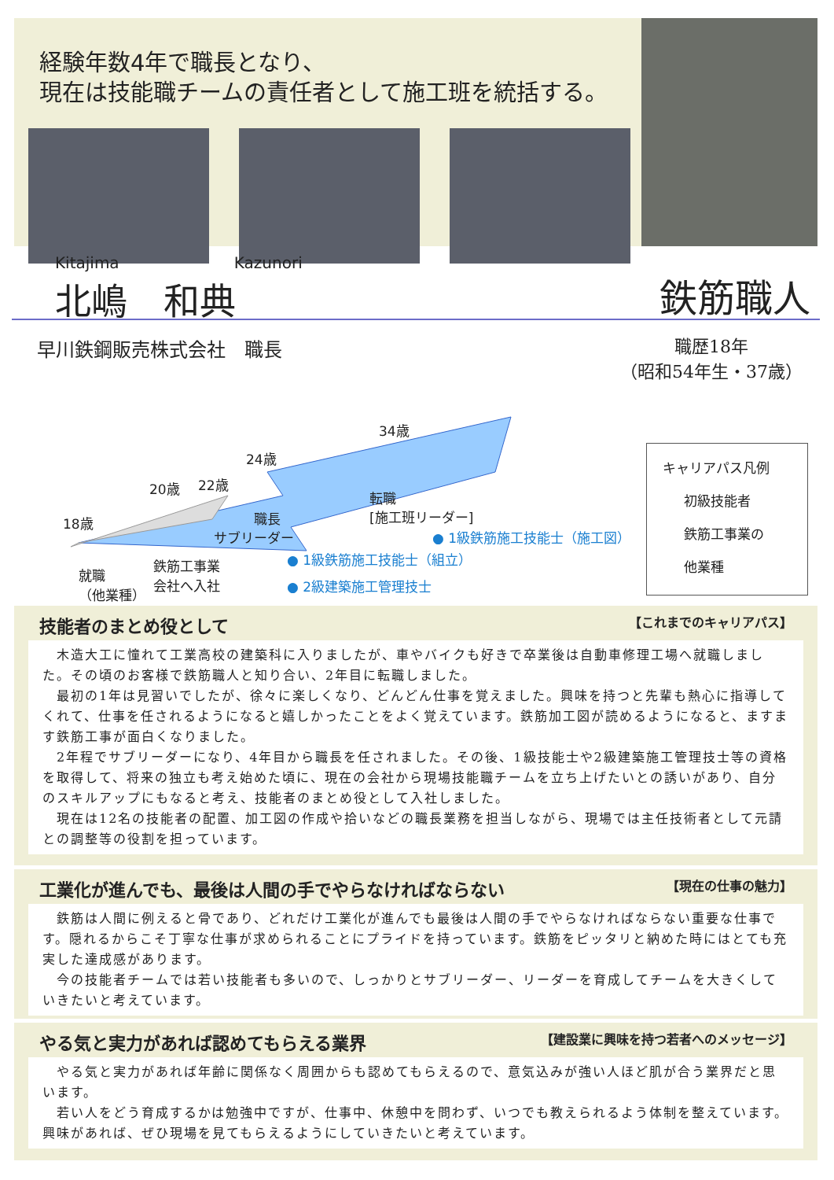経験年数4年で職長となり、
現在は技能職チームの責任者として施工班を統括する。
Kitajima Kazunori
北嶋　和典
鉄筋職人
早川鉄鋼販売株式会社　職長
職歴18年
（昭和54年生・37歳）
34歳
転職
[施工班リーダー]
24歳
20歳 22歳
18歳 職長
サブリーダー
就職
（他業種）
鉄筋工事業
会社へ入社
● 1級鉄筋施工技能士（施工図）
● 1級鉄筋施工技能士（組立）
● 2級建築施工管理技士
キャリアパス凡例
初級技能者
鉄筋工事業の
他業種
技能者のまとめ役として 【これまでのキャリアパス】
　木造大工に憧れて工業高校の建築科に入りましたが、車やバイクも好きで卒業後は自動車修理工場へ就職しました。その頃のお客様で鉄筋職人と知り合い、2年目に転職しました。
　最初の1年は見習いでしたが、徐々に楽しくなり、どんどん仕事を覚えました。興味を持つと先輩も熱心に指導してくれて、仕事を任されるようになると嬉しかったことをよく覚えています。鉄筋加工図が読めるようになると、ますます鉄筋工事が面白くなりました。
　2年程でサブリーダーになり、4年目から職長を任されました。その後、1級技能士や2級建築施工管理技士等の資格を取得して、将来の独立も考え始めた頃に、現在の会社から現場技能職チームを立ち上げたいとの誘いがあり、自分のスキルアップにもなると考え、技能者のまとめ役として入社しました。
　現在は12名の技能者の配置、加工図の作成や拾いなどの職長業務を担当しながら、現場では主任技術者として元請との調整等の役割を担っています。
工業化が進んでも、最後は人間の手でやらなければならない 【現在の仕事の魅力】
　鉄筋は人間に例えると骨であり、どれだけ工業化が進んでも最後は人間の手でやらなければならない重要な仕事です。隠れるからこそ丁寧な仕事が求められることにプライドを持っています。鉄筋をピッタリと納めた時にはとても充実した達成感があります。
　今の技能者チームでは若い技能者も多いので、しっかりとサブリーダー、リーダーを育成してチームを大きくしていきたいと考えています。
やる気と実力があれば認めてもらえる業界 【建設業に興味を持つ若者へのメッセージ】
　やる気と実力があれば年齢に関係なく周囲からも認めてもらえるので、意気込みが強い人ほど肌が合う業界だと思います。
　若い人をどう育成するかは勉強中ですが、仕事中、休憩中を問わず、いつでも教えられるよう体制を整えています。興味があれば、ぜひ現場を見てもらえるようにしていきたいと考えています。